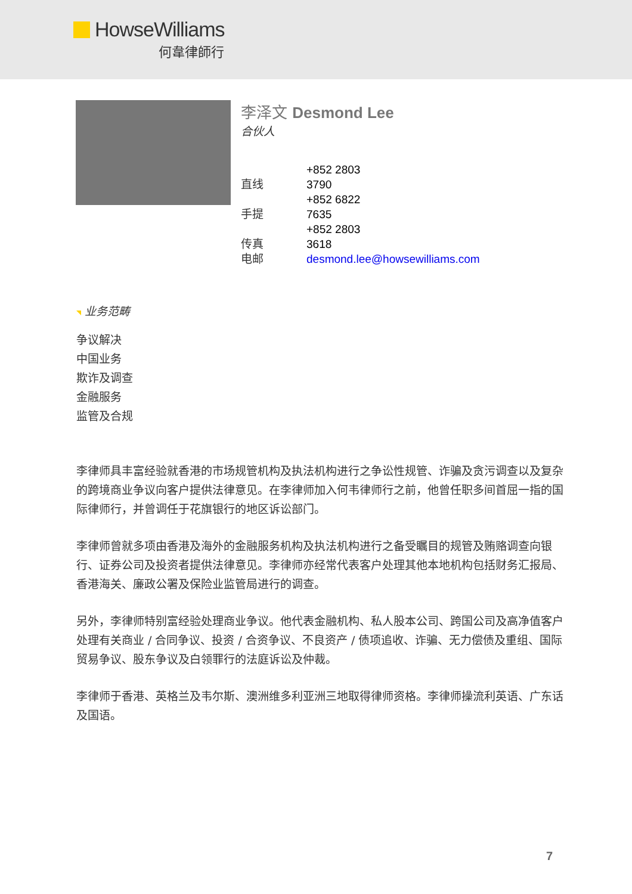HowseWilliams
何韋律師行
李泽文 Desmond Lee
合伙人
直线 +852 2803 3790
手提 +852 6822 7635
传真 +852 2803 3618
电邮 desmond.lee@howsewilliams.com
业务范畴
争议解决
中国业务
欺诈及调查
金融服务
监管及合规
李律师具丰富经验就香港的市场规管机构及执法机构进行之争讼性规管、诈骗及贪污调查以及复杂的跨境商业争议向客户提供法律意见。在李律师加入何韦律师行之前，他曾任职多间首屈一指的国际律师行，并曾调任于花旗银行的地区诉讼部门。
李律师曾就多项由香港及海外的金融服务机构及执法机构进行之备受瞩目的规管及贿赂调查向银行、证券公司及投资者提供法律意见。李律师亦经常代表客户处理其他本地机构包括财务汇报局、香港海关、廉政公署及保险业监管局进行的调查。
另外，李律师特别富经验处理商业争议。他代表金融机构、私人股本公司、跨国公司及高净值客户处理有关商业 / 合同争议、投资 / 合资争议、不良资产 / 债项追收、诈骗、无力偿债及重组、国际贸易争议、股东争议及白领罪行的法庭诉讼及仲裁。
李律师于香港、英格兰及韦尔斯、澳洲维多利亚洲三地取得律师资格。李律师操流利英语、广东话及国语。
7